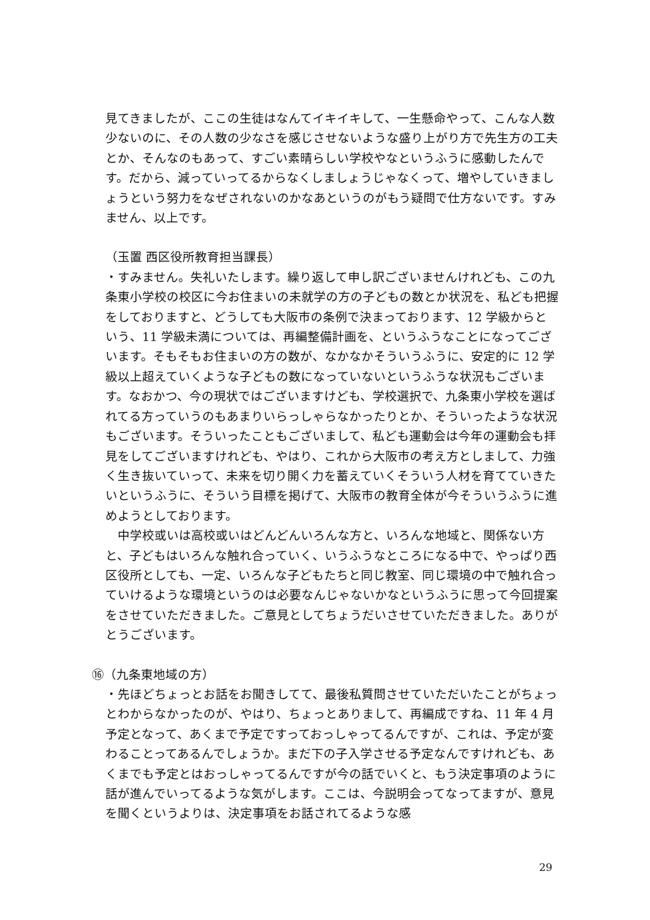見てきましたが、ここの生徒はなんてイキイキして、一生懸命やって、こんな人数少ないのに、その人数の少なさを感じさせないような盛り上がり方で先生方の工夫とか、そんなのもあって、すごい素晴らしい学校やなというふうに感動したんです。だから、減っていってるからなくしましょうじゃなくって、増やしていきましょうという努力をなぜされないのかなあというのがもう疑問で仕方ないです。すみません、以上です。
（玉置 西区役所教育担当課長）
・すみません。失礼いたします。繰り返して申し訳ございませんけれども、この九条東小学校の校区に今お住まいの未就学の方の子どもの数とか状況を、私ども把握をしておりますと、どうしても大阪市の条例で決まっております、12 学級からという、11 学級未満については、再編整備計画を、というふうなことになってございます。そもそもお住まいの方の数が、なかなかそういうふうに、安定的に 12 学級以上超えていくような子どもの数になっていないというふうな状況もございます。なおかつ、今の現状ではございますけども、学校選択で、九条東小学校を選ばれてる方っていうのもあまりいらっしゃらなかったりとか、そういったような状況もございます。そういったこともございまして、私ども運動会は今年の運動会も拝見をしてございますけれども、やはり、これから大阪市の考え方としまして、力強く生き抜いていって、未来を切り開く力を蓄えていくそういう人材を育てていきたいというふうに、そういう目標を掲げて、大阪市の教育全体が今そういうふうに進めようとしております。
　中学校或いは高校或いはどんどんいろんな方と、いろんな地域と、関係ない方と、子どもはいろんな触れ合っていく、いうふうなところになる中で、やっぱり西区役所としても、一定、いろんな子どもたちと同じ教室、同じ環境の中で触れ合っていけるような環境というのは必要なんじゃないかなというふうに思って今回提案をさせていただきました。ご意見としてちょうだいさせていただきました。ありがとうございます。
⑯（九条東地域の方）
・先ほどちょっとお話をお聞きしてて、最後私質問させていただいたことがちょっとわからなかったのが、やはり、ちょっとありまして、再編成ですね、11 年 4 月予定となって、あくまで予定ですっておっしゃってるんですが、これは、予定が変わることってあるんでしょうか。まだ下の子入学させる予定なんですけれども、あくまでも予定とはおっしゃってるんですが今の話でいくと、もう決定事項のように話が進んでいってるような気がします。ここは、今説明会ってなってますが、意見を聞くというよりは、決定事項をお話されてるような感
29